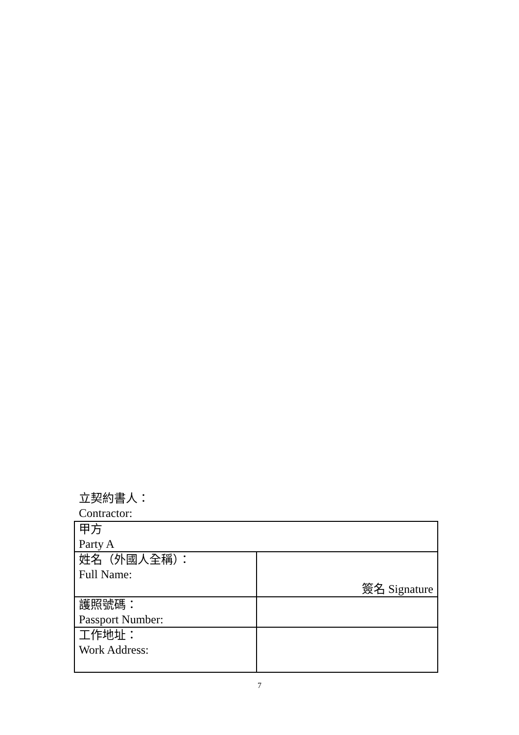立契約書人：
Contractor:
| 甲方 Party A | |
| 姓名（外國人全稱）： Full Name: | 簽名 Signature |
| 護照號碼： Passport Number: | |
| 工作地址： Work Address: | |
7